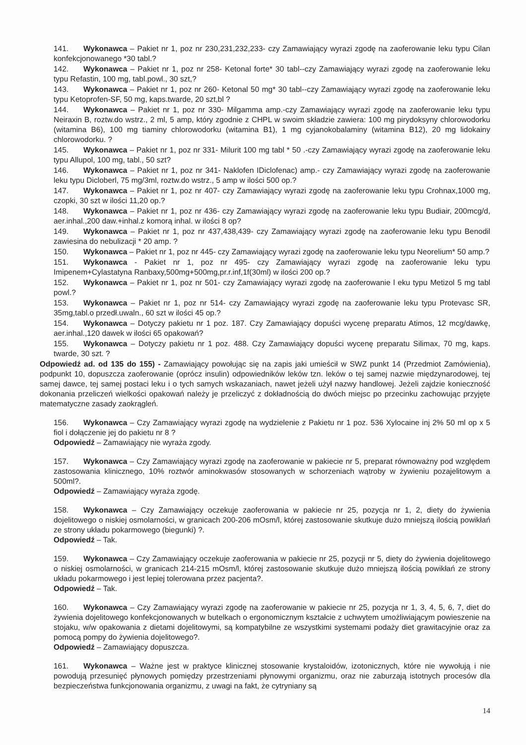141. Wykonawca – Pakiet nr 1, poz nr 230,231,232,233- czy Zamawiający wyrazi zgodę na zaoferowanie leku typu Cilan konfekcjonowanego *30 tabl.?
142. Wykonawca – Pakiet nr 1, poz nr 258- Ketonal forte* 30 tabl--czy Zamawiający wyrazi zgodę na zaoferowanie leku typu Refastin, 100 mg, tabl.powl., 30 szt,?
143. Wykonawca – Pakiet nr 1, poz nr 260- Ketonal 50 mg* 30 tabl--czy Zamawiający wyrazi zgodę na zaoferowanie leku typu Ketoprofen-SF, 50 mg, kaps.twarde, 20 szt,bl ?
144. Wykonawca – Pakiet nr 1, poz nr 330- Milgamma amp.-czy Zamawiający wyrazi zgodę na zaoferowanie leku typu Neiraxin B, roztw.do wstrz., 2 ml, 5 amp, który zgodnie z CHPL w swoim składzie zawiera: 100 mg pirydoksyny chlorowodorku (witamina B6), 100 mg tiaminy chlorowodorku (witamina B1), 1 mg cyjanokobalaminy (witamina B12), 20 mg lidokainy chlorowodorku. ?
145. Wykonawca – Pakiet nr 1, poz nr 331- Milurit 100 mg tabl * 50 .-czy Zamawiający wyrazi zgodę na zaoferowanie leku typu Allupol, 100 mg, tabl., 50 szt?
146. Wykonawca – Pakiet nr 1, poz nr 341- Naklofen IDiclofenac) amp.- czy Zamawiający wyrazi zgodę na zaoferowanie leku typu Dicloberl, 75 mg/3ml, roztw.do wstrz., 5 amp w ilości 500 op.?
147. Wykonawca – Pakiet nr 1, poz nr 407- czy Zamawiający wyrazi zgodę na zaoferowanie leku typu Crohnax,1000 mg, czopki, 30 szt w ilości 11,20 op.?
148. Wykonawca – Pakiet nr 1, poz nr 436- czy Zamawiający wyrazi zgodę na zaoferowanie leku typu Budiair, 200mcg/d, aer.inhal.,200 daw.+inhal.z komorą inhal. w ilości 8 op?
149. Wykonawca – Pakiet nr 1, poz nr 437,438,439- czy Zamawiający wyrazi zgodę na zaoferowanie leku typu Benodil zawiesina do nebulizacji * 20 amp. ?
150. Wykonawca – Pakiet nr 1, poz nr 445- czy Zamawiający wyrazi zgodę na zaoferowanie leku typu Neorelium* 50 amp.?
151. Wykonawca - Pakiet nr 1, poz nr 495- czy Zamawiający wyrazi zgodę na zaoferowanie leku typu Imipenem+Cylastatyna Ranbaxy,500mg+500mg,pr.r.inf,1f(30ml) w ilości 200 op.?
152. Wykonawca – Pakiet nr 1, poz nr 501- czy Zamawiający wyrazi zgodę na zaoferowanie l eku typu Metizol 5 mg tabl powl.?
153. Wykonawca – Pakiet nr 1, poz nr 514- czy Zamawiający wyrazi zgodę na zaoferowanie leku typu Protevasc SR, 35mg,tabl.o przedł.uwaln., 60 szt w ilości 45 op.?
154. Wykonawca – Dotyczy pakietu nr 1 poz. 187. Czy Zamawiający dopuści wycenę preparatu Atimos, 12 mcg/dawkę, aer.inhal.,120 dawek w ilości 65 opakowań?
155. Wykonawca – Dotyczy pakietu nr 1 poz. 488. Czy Zamawiający dopuści wycenę preparatu Silimax, 70 mg, kaps. twarde, 30 szt. ?
Odpowiedź ad. od 135 do 155) - Zamawiający powołując się na zapis jaki umieścił w SWZ punkt 14 (Przedmiot Zamówienia), podpunkt 10, dopuszcza zaoferowanie (oprócz insulin) odpowiedników leków tzn. leków o tej samej nazwie międzynarodowej, tej samej dawce, tej samej postaci leku i o tych samych wskazaniach, nawet jeżeli użył nazwy handlowej. Jeżeli zajdzie konieczność dokonania przeliczeń wielkości opakowań należy je przeliczyć z dokładnością do dwóch miejsc po przecinku zachowując przyjęte matematyczne zasady zaokrągleń.
156. Wykonawca – Czy Zamawiający wyrazi zgodę na wydzielenie z Pakietu nr 1 poz. 536 Xylocaine inj 2% 50 ml op x 5 fiol i dołączenie jej do pakietu nr 8 ?
Odpowiedź – Zamawiający nie wyraża zgody.
157. Wykonawca – Czy Zamawiający wyrazi zgodę na zaoferowanie w pakiecie nr 5, preparat równoważny pod względem zastosowania klinicznego, 10% roztwór aminokwasów stosowanych w schorzeniach wątroby w żywieniu pozajelitowym a 500ml?.
Odpowiedź – Zamawiający wyraża zgodę.
158. Wykonawca – Czy Zamawiający oczekuje zaoferowania w pakiecie nr 25, pozycja nr 1, 2, diety do żywienia dojelitowego o niskiej osmolarności, w granicach 200-206 mOsm/l, której zastosowanie skutkuje dużo mniejszą ilością powikłań ze strony układu pokarmowego (biegunki) ?.
Odpowiedź – Tak.
159. Wykonawca – Czy Zamawiający oczekuje zaoferowania w pakiecie nr 25, pozycji nr 5, diety do żywienia dojelitowego o niskiej osmolarności, w granicach 214-215 mOsm/l, której zastosowanie skutkuje dużo mniejszą ilością powikłań ze strony układu pokarmowego i jest lepiej tolerowana przez pacjenta?.
Odpowiedź – Tak.
160. Wykonawca – Czy Zamawiający wyrazi zgodę na zaoferowanie w pakiecie nr 25, pozycja nr 1, 3, 4, 5, 6, 7, diet do żywienia dojelitowego konfekcjonowanych w butelkach o ergonomicznym kształcie z uchwytem umożliwiającym powieszenie na stojaku, w/w opakowania z dietami dojelitowymi, są kompatybilne ze wszystkimi systemami podaży diet grawitacyjnie oraz za pomocą pompy do żywienia dojelitowego?.
Odpowiedź – Zamawiający dopuszcza.
161. Wykonawca – Ważne jest w praktyce klinicznej stosowanie krystaloidów, izotonicznych, które nie wywołują i nie powodują przesunięć płynowych pomiędzy przestrzeniami płynowymi organizmu, oraz nie zaburzają istotnych procesów dla bezpieczeństwa funkcjonowania organizmu, z uwagi na fakt, że cytryniany są
14